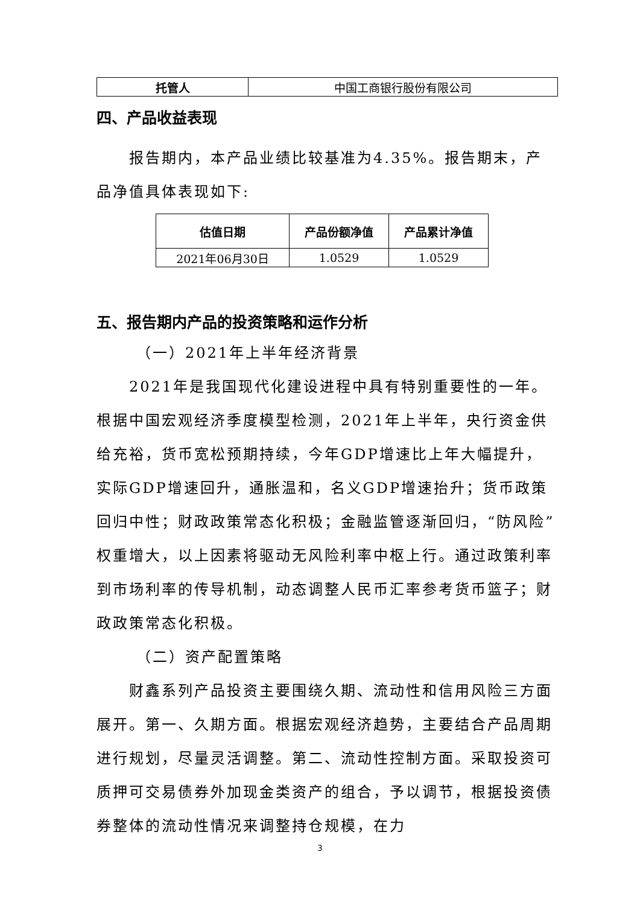| 托管人 | 中国工商银行股份有限公司 |
四、产品收益表现
报告期内，本产品业绩比较基准为4.35%。报告期末，产品净值具体表现如下:
| 估值日期 | 产品份额净值 | 产品累计净值 |
| --- | --- | --- |
| 2021年06月30日 | 1.0529 | 1.0529 |
五、报告期内产品的投资策略和运作分析
（一）2021年上半年经济背景
2021年是我国现代化建设进程中具有特别重要性的一年。根据中国宏观经济季度模型检测，2021年上半年，央行资金供给充裕，货币宽松预期持续，今年GDP增速比上年大幅提升，实际GDP增速回升，通胀温和，名义GDP增速抬升；货币政策回归中性；财政政策常态化积极；金融监管逐渐回归，“防风险”权重增大，以上因素将驱动无风险利率中枢上行。通过政策利率到市场利率的传导机制，动态调整人民币汇率参考货币篮子；财政政策常态化积极。
（二）资产配置策略
财鑫系列产品投资主要围绕久期、流动性和信用风险三方面展开。第一、久期方面。根据宏观经济趋势，主要结合产品周期进行规划，尽量灵活调整。第二、流动性控制方面。采取投资可质押可交易债券外加现金类资产的组合，予以调节，根据投资债券整体的流动性情况来调整持仓规模，在力
3